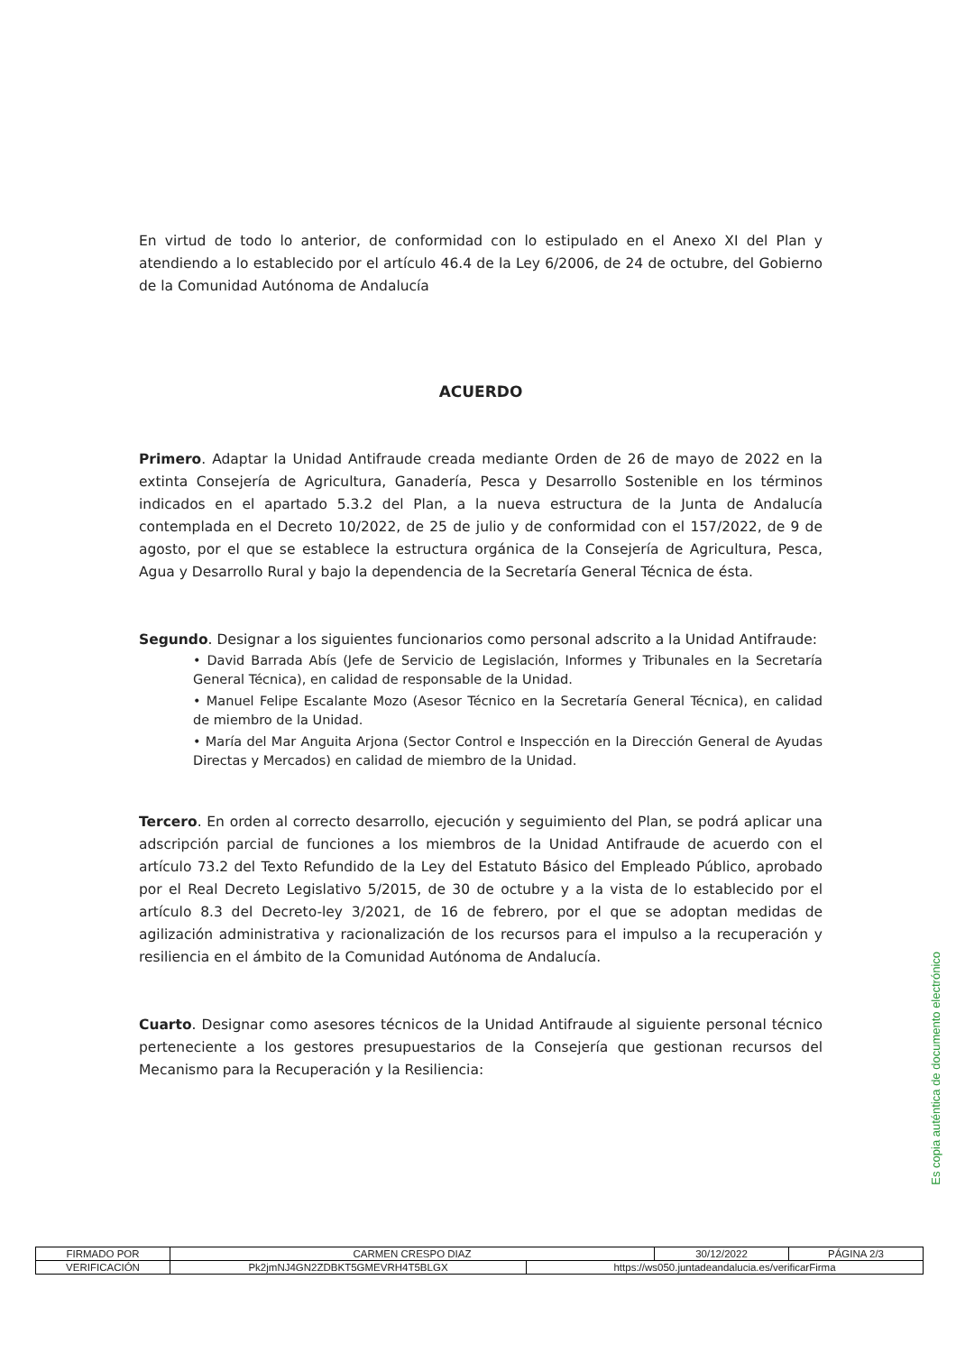En virtud de todo lo anterior, de conformidad con lo estipulado en el Anexo XI del Plan y atendiendo a lo establecido por el artículo 46.4 de la Ley 6/2006, de 24 de octubre, del Gobierno de la Comunidad Autónoma de Andalucía
ACUERDO
Primero. Adaptar la Unidad Antifraude creada mediante Orden de 26 de mayo de 2022 en la extinta Consejería de Agricultura, Ganadería, Pesca y Desarrollo Sostenible en los términos indicados en el apartado 5.3.2 del Plan, a la nueva estructura de la Junta de Andalucía contemplada en el Decreto 10/2022, de 25 de julio y de conformidad con el 157/2022, de 9 de agosto, por el que se establece la estructura orgánica de la Consejería de Agricultura, Pesca, Agua y Desarrollo Rural y bajo la dependencia de la Secretaría General Técnica de ésta.
Segundo. Designar a los siguientes funcionarios como personal adscrito a la Unidad Antifraude:
• David Barrada Abís (Jefe de Servicio de Legislación, Informes y Tribunales en la Secretaría General Técnica), en calidad de responsable de la Unidad.
• Manuel Felipe Escalante Mozo (Asesor Técnico en la Secretaría General Técnica), en calidad de miembro de la Unidad.
• María del Mar Anguita Arjona (Sector Control e Inspección en la Dirección General de Ayudas Directas y Mercados) en calidad de miembro de la Unidad.
Tercero. En orden al correcto desarrollo, ejecución y seguimiento del Plan, se podrá aplicar una adscripción parcial de funciones a los miembros de la Unidad Antifraude de acuerdo con el artículo 73.2 del Texto Refundido de la Ley del Estatuto Básico del Empleado Público, aprobado por el Real Decreto Legislativo 5/2015, de 30 de octubre y a la vista de lo establecido por el artículo 8.3 del Decreto-ley 3/2021, de 16 de febrero, por el que se adoptan medidas de agilización administrativa y racionalización de los recursos para el impulso a la recuperación y resiliencia en el ámbito de la Comunidad Autónoma de Andalucía.
Cuarto. Designar como asesores técnicos de la Unidad Antifraude al siguiente personal técnico perteneciente a los gestores presupuestarios de la Consejería que gestionan recursos del Mecanismo para la Recuperación y la Resiliencia:
Es copia auténtica de documento electrónico
| FIRMADO POR | CARMEN CRESPO DIAZ | | 30/12/2022 | PÁGINA 2/3 |
| VERIFICACIÓN | Pk2jmNJ4GN2ZDBKT5GMEVRH4T5BLGX | https://ws050.juntadeandalucia.es/verificarFirma | | |